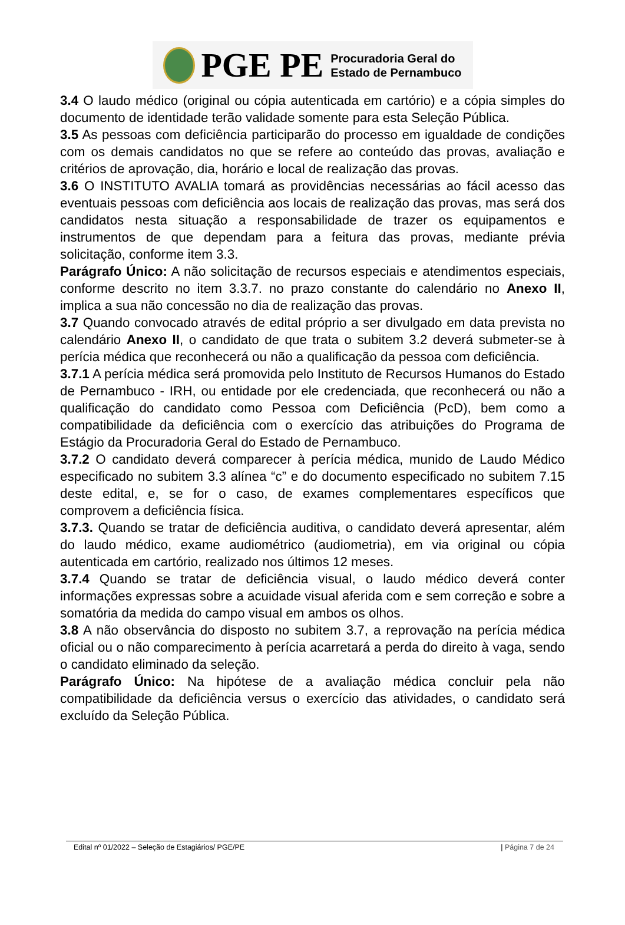PGE PE Procuradoria Geral do
Estado de Pernambuco
3.4 O laudo médico (original ou cópia autenticada em cartório) e a cópia simples do documento de identidade terão validade somente para esta Seleção Pública.
3.5 As pessoas com deficiência participarão do processo em igualdade de condições com os demais candidatos no que se refere ao conteúdo das provas, avaliação e critérios de aprovação, dia, horário e local de realização das provas.
3.6 O INSTITUTO AVALIA tomará as providências necessárias ao fácil acesso das eventuais pessoas com deficiência aos locais de realização das provas, mas será dos candidatos nesta situação a responsabilidade de trazer os equipamentos e instrumentos de que dependam para a feitura das provas, mediante prévia solicitação, conforme item 3.3.
Parágrafo Único: A não solicitação de recursos especiais e atendimentos especiais, conforme descrito no item 3.3.7. no prazo constante do calendário no Anexo II, implica a sua não concessão no dia de realização das provas.
3.7 Quando convocado através de edital próprio a ser divulgado em data prevista no calendário Anexo II, o candidato de que trata o subitem 3.2 deverá submeter-se à perícia médica que reconhecerá ou não a qualificação da pessoa com deficiência.
3.7.1 A perícia médica será promovida pelo Instituto de Recursos Humanos do Estado de Pernambuco - IRH, ou entidade por ele credenciada, que reconhecerá ou não a qualificação do candidato como Pessoa com Deficiência (PcD), bem como a compatibilidade da deficiência com o exercício das atribuições do Programa de Estágio da Procuradoria Geral do Estado de Pernambuco.
3.7.2 O candidato deverá comparecer à perícia médica, munido de Laudo Médico especificado no subitem 3.3 alínea “c” e do documento especificado no subitem 7.15 deste edital, e, se for o caso, de exames complementares específicos que comprovem a deficiência física.
3.7.3. Quando se tratar de deficiência auditiva, o candidato deverá apresentar, além do laudo médico, exame audiométrico (audiometria), em via original ou cópia autenticada em cartório, realizado nos últimos 12 meses.
3.7.4 Quando se tratar de deficiência visual, o laudo médico deverá conter informações expressas sobre a acuidade visual aferida com e sem correção e sobre a somatória da medida do campo visual em ambos os olhos.
3.8 A não observância do disposto no subitem 3.7, a reprovação na perícia médica oficial ou o não comparecimento à perícia acarretará a perda do direito à vaga, sendo o candidato eliminado da seleção.
Parágrafo Único: Na hipótese de a avaliação médica concluir pela não compatibilidade da deficiência versus o exercício das atividades, o candidato será excluído da Seleção Pública.
Edital nº 01/2022 – Seleção de Estagiários/ PGE/PE | Página 7 de 24